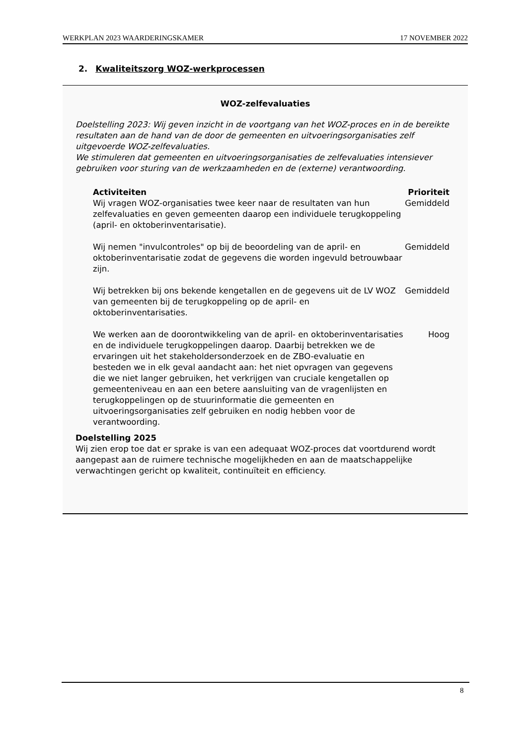WERKPLAN 2023 WAARDERINGSKAMER 17 NOVEMBER 2022
2. Kwaliteitszorg WOZ-werkprocessen
WOZ-zelfevaluaties
Doelstelling 2023: Wij geven inzicht in de voortgang van het WOZ-proces en in de bereikte resultaten aan de hand van de door de gemeenten en uitvoeringsorganisaties zelf uitgevoerde WOZ-zelfevaluaties.
We stimuleren dat gemeenten en uitvoeringsorganisaties de zelfevaluaties intensiever gebruiken voor sturing van de werkzaamheden en de (externe) verantwoording.
| Activiteiten | Prioriteit |
| --- | --- |
| Wij vragen WOZ-organisaties twee keer naar de resultaten van hun zelfevaluaties en geven gemeenten daarop een individuele terugkoppeling (april- en oktoberinventarisatie). | Gemiddeld |
| Wij nemen "invulcontroles" op bij de beoordeling van de april- en oktoberinventarisatie zodat de gegevens die worden ingevuld betrouwbaar zijn. | Gemiddeld |
| Wij betrekken bij ons bekende kengetallen en de gegevens uit de LV WOZ van gemeenten bij de terugkoppeling op de april- en oktoberinventarisaties. | Gemiddeld |
| We werken aan de doorontwikkeling van de april- en oktoberinventarisaties en de individuele terugkoppelingen daarop. Daarbij betrekken we de ervaringen uit het stakeholdersonderzoek en de ZBO-evaluatie en besteden we in elk geval aandacht aan: het niet opvragen van gegevens die we niet langer gebruiken, het verkrijgen van cruciale kengetallen op gemeenteniveau en aan een betere aansluiting van de vragenlijsten en terugkoppelingen op de stuurinformatie die gemeenten en uitvoeringsorganisaties zelf gebruiken en nodig hebben voor de verantwoording. | Hoog |
Doelstelling 2025
Wij zien erop toe dat er sprake is van een adequaat WOZ-proces dat voortdurend wordt aangepast aan de ruimere technische mogelijkheden en aan de maatschappelijke verwachtingen gericht op kwaliteit, continuïteit en efficiency.
8